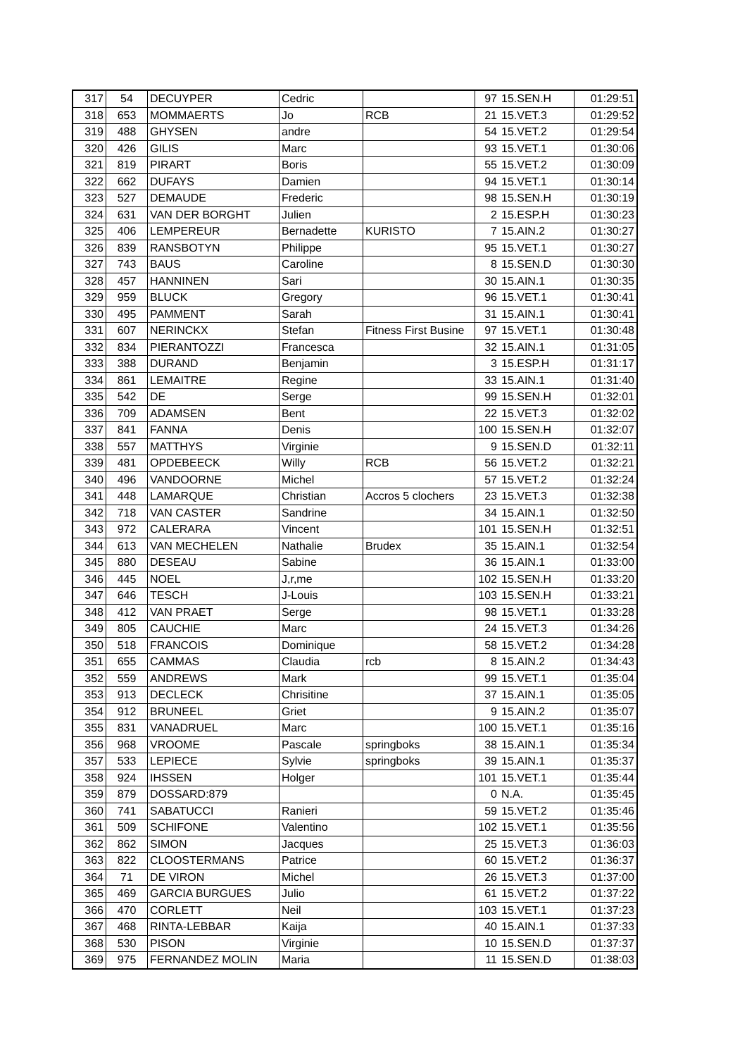| 317 | 54 | DECUYPER | Cedric | | 97 | 15.SEN.H | 01:29:51 |
| 318 | 653 | MOMMAERTS | Jo | RCB | 21 | 15.VET.3 | 01:29:52 |
| 319 | 488 | GHYSEN | andre | | 54 | 15.VET.2 | 01:29:54 |
| 320 | 426 | GILIS | Marc | | 93 | 15.VET.1 | 01:30:06 |
| 321 | 819 | PIRART | Boris | | 55 | 15.VET.2 | 01:30:09 |
| 322 | 662 | DUFAYS | Damien | | 94 | 15.VET.1 | 01:30:14 |
| 323 | 527 | DEMAUDE | Frederic | | 98 | 15.SEN.H | 01:30:19 |
| 324 | 631 | VAN DER BORGHT | Julien | | 2 | 15.ESP.H | 01:30:23 |
| 325 | 406 | LEMPEREUR | Bernadette | KURISTO | 7 | 15.AIN.2 | 01:30:27 |
| 326 | 839 | RANSBOTYN | Philippe | | 95 | 15.VET.1 | 01:30:27 |
| 327 | 743 | BAUS | Caroline | | 8 | 15.SEN.D | 01:30:30 |
| 328 | 457 | HANNINEN | Sari | | 30 | 15.AIN.1 | 01:30:35 |
| 329 | 959 | BLUCK | Gregory | | 96 | 15.VET.1 | 01:30:41 |
| 330 | 495 | PAMMENT | Sarah | | 31 | 15.AIN.1 | 01:30:41 |
| 331 | 607 | NERINCKX | Stefan | Fitness First Busine | 97 | 15.VET.1 | 01:30:48 |
| 332 | 834 | PIERANTOZZI | Francesca | | 32 | 15.AIN.1 | 01:31:05 |
| 333 | 388 | DURAND | Benjamin | | 3 | 15.ESP.H | 01:31:17 |
| 334 | 861 | LEMAITRE | Regine | | 33 | 15.AIN.1 | 01:31:40 |
| 335 | 542 | DE | Serge | | 99 | 15.SEN.H | 01:32:01 |
| 336 | 709 | ADAMSEN | Bent | | 22 | 15.VET.3 | 01:32:02 |
| 337 | 841 | FANNA | Denis | | 100 | 15.SEN.H | 01:32:07 |
| 338 | 557 | MATTHYS | Virginie | | 9 | 15.SEN.D | 01:32:11 |
| 339 | 481 | OPDEBEECK | Willy | RCB | 56 | 15.VET.2 | 01:32:21 |
| 340 | 496 | VANDOORNE | Michel | | 57 | 15.VET.2 | 01:32:24 |
| 341 | 448 | LAMARQUE | Christian | Accros 5 clochers | 23 | 15.VET.3 | 01:32:38 |
| 342 | 718 | VAN CASTER | Sandrine | | 34 | 15.AIN.1 | 01:32:50 |
| 343 | 972 | CALERARA | Vincent | | 101 | 15.SEN.H | 01:32:51 |
| 344 | 613 | VAN MECHELEN | Nathalie | Brudex | 35 | 15.AIN.1 | 01:32:54 |
| 345 | 880 | DESEAU | Sabine | | 36 | 15.AIN.1 | 01:33:00 |
| 346 | 445 | NOEL | J,r,me | | 102 | 15.SEN.H | 01:33:20 |
| 347 | 646 | TESCH | J-Louis | | 103 | 15.SEN.H | 01:33:21 |
| 348 | 412 | VAN PRAET | Serge | | 98 | 15.VET.1 | 01:33:28 |
| 349 | 805 | CAUCHIE | Marc | | 24 | 15.VET.3 | 01:34:26 |
| 350 | 518 | FRANCOIS | Dominique | | 58 | 15.VET.2 | 01:34:28 |
| 351 | 655 | CAMMAS | Claudia | rcb | 8 | 15.AIN.2 | 01:34:43 |
| 352 | 559 | ANDREWS | Mark | | 99 | 15.VET.1 | 01:35:04 |
| 353 | 913 | DECLECK | Chrisitine | | 37 | 15.AIN.1 | 01:35:05 |
| 354 | 912 | BRUNEEL | Griet | | 9 | 15.AIN.2 | 01:35:07 |
| 355 | 831 | VANADRUEL | Marc | | 100 | 15.VET.1 | 01:35:16 |
| 356 | 968 | VROOME | Pascale | springboks | 38 | 15.AIN.1 | 01:35:34 |
| 357 | 533 | LEPIECE | Sylvie | springboks | 39 | 15.AIN.1 | 01:35:37 |
| 358 | 924 | IHSSEN | Holger | | 101 | 15.VET.1 | 01:35:44 |
| 359 | 879 | DOSSARD:879 | | | 0 | N.A. | 01:35:45 |
| 360 | 741 | SABATUCCI | Ranieri | | 59 | 15.VET.2 | 01:35:46 |
| 361 | 509 | SCHIFONE | Valentino | | 102 | 15.VET.1 | 01:35:56 |
| 362 | 862 | SIMON | Jacques | | 25 | 15.VET.3 | 01:36:03 |
| 363 | 822 | CLOOSTERMANS | Patrice | | 60 | 15.VET.2 | 01:36:37 |
| 364 | 71 | DE VIRON | Michel | | 26 | 15.VET.3 | 01:37:00 |
| 365 | 469 | GARCIA BURGUES | Julio | | 61 | 15.VET.2 | 01:37:22 |
| 366 | 470 | CORLETT | Neil | | 103 | 15.VET.1 | 01:37:23 |
| 367 | 468 | RINTA-LEBBAR | Kaija | | 40 | 15.AIN.1 | 01:37:33 |
| 368 | 530 | PISON | Virginie | | 10 | 15.SEN.D | 01:37:37 |
| 369 | 975 | FERNANDEZ MOLIN | Maria | | 11 | 15.SEN.D | 01:38:03 |